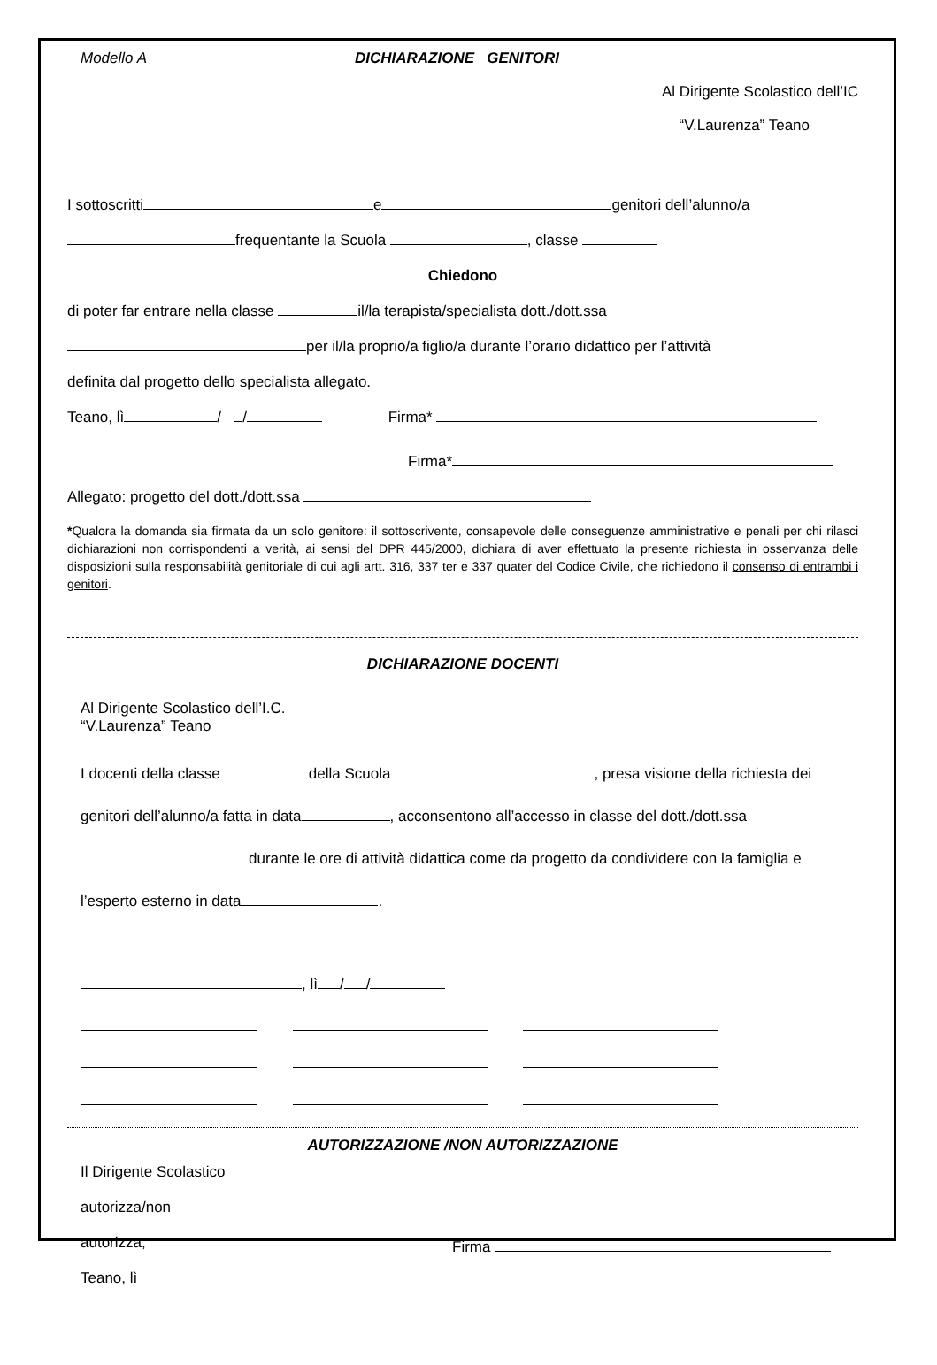Modello A DICHIARAZIONE GENITORI
Al Dirigente Scolastico dell’IC
“V.Laurenza” Teano
I sottoscritti e genitori dell’alunno/a
frequentante la Scuola , classe
Chiedono
di poter far entrare nella classe il/la terapista/specialista dott./dott.ssa
per il/la proprio/a figlio/a durante l’orario didattico per l’attività
definita dal progetto dello specialista allegato.
Teano, lì / / Firma*
Firma*
Allegato: progetto del dott./dott.ssa
*Qualora la domanda sia firmata da un solo genitore: il sottoscrivente, consapevole delle conseguenze amministrative e penali per chi rilasci dichiarazioni non corrispondenti a verità, ai sensi del DPR 445/2000, dichiara di aver effettuato la presente richiesta in osservanza delle disposizioni sulla responsabilità genitoriale di cui agli artt. 316, 337 ter e 337 quater del Codice Civile, che richiedono il consenso di entrambi i genitori.
DICHIARAZIONE DOCENTI
Al Dirigente Scolastico dell’I.C.
“V.Laurenza” Teano
I docenti della classe della Scuola , presa visione della richiesta dei genitori dell’alunno/a fatta in data , acconsentono all’accesso in classe del dott./dott.ssa durante le ore di attività didattica come da progetto da condividere con la famiglia e l’esperto esterno in data .
, lì / /
AUTORIZZAZIONE /NON AUTORIZZAZIONE
Il Dirigente Scolastico
autorizza/non
autorizza,
Teano, lì
Firma